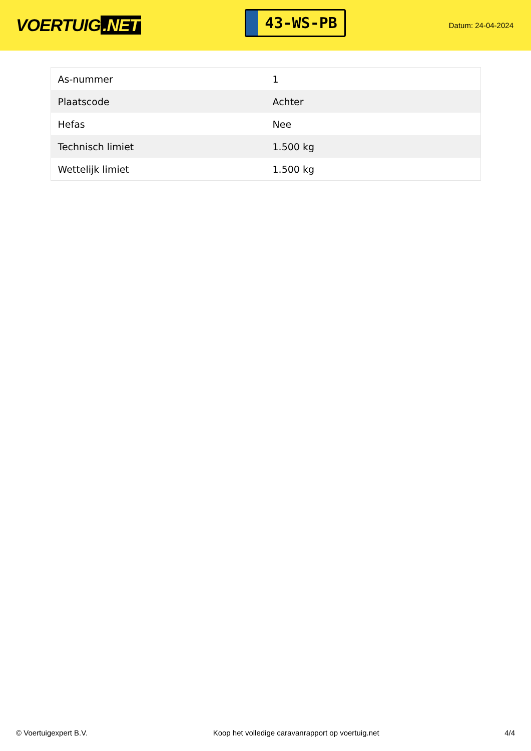VOERTUIG.NET
43-WS-PB
Datum: 24-04-2024
| As-nummer | 1 |
| Plaatscode | Achter |
| Hefas | Nee |
| Technisch limiet | 1.500 kg |
| Wettelijk limiet | 1.500 kg |
© Voertuigexpert B.V. Koop het volledige caravanrapport op voertuig.net 4/4